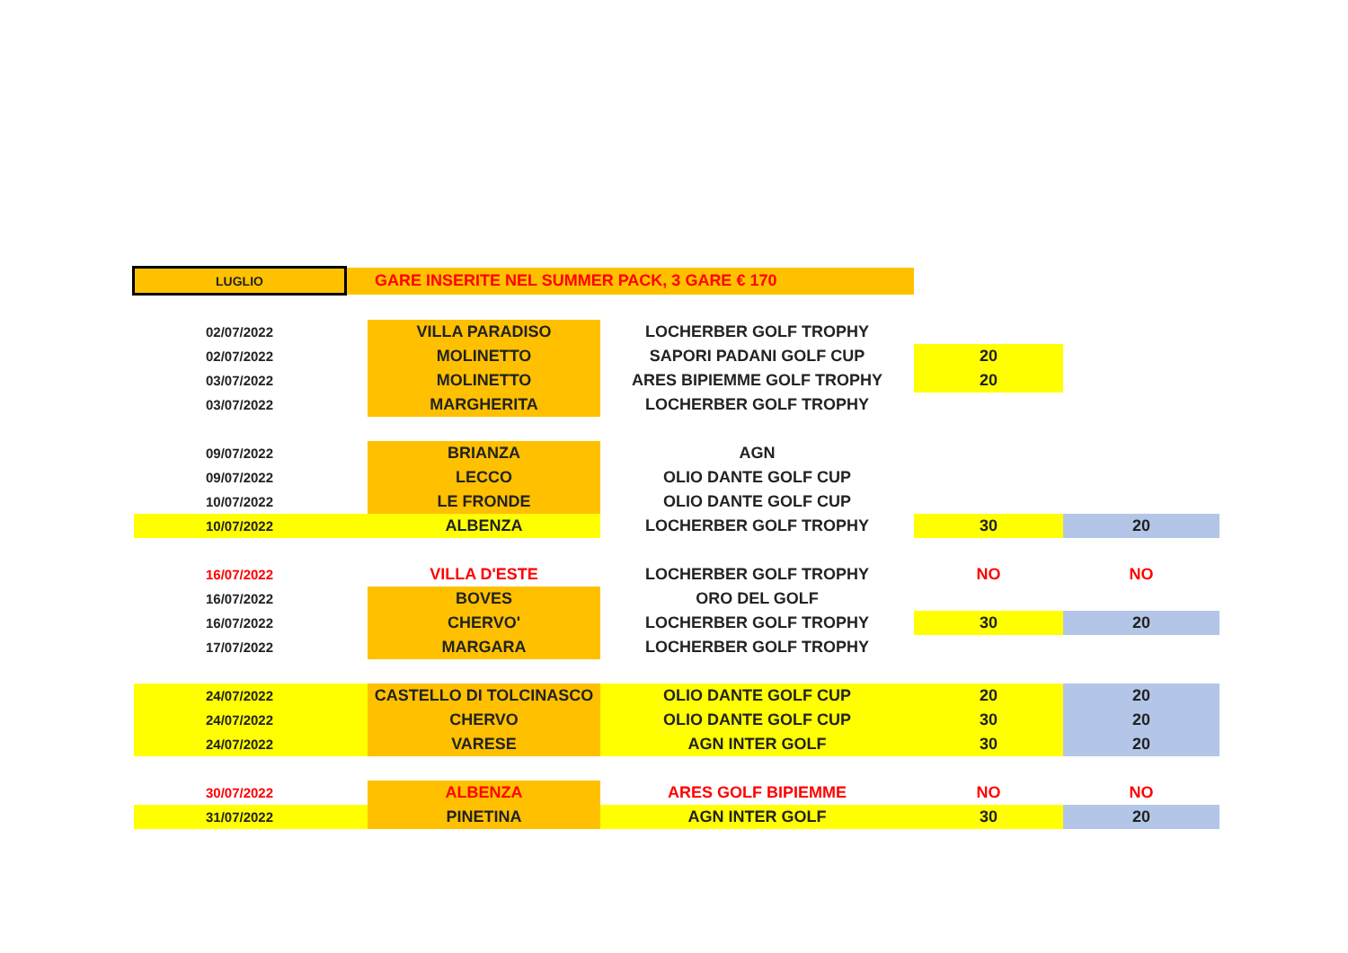| LUGLIO | | GARE INSERITE NEL SUMMER PACK, 3 GARE € 170 | | | |
| 02/07/2022 | | VILLA PARADISO | LOCHERBER GOLF TROPHY | | |
| 02/07/2022 | | MOLINETTO | SAPORI PADANI GOLF CUP | 20 | |
| 03/07/2022 | | MOLINETTO | ARES BIPIEMME GOLF TROPHY | 20 | |
| 03/07/2022 | | MARGHERITA | LOCHERBER GOLF TROPHY | | |
| 09/07/2022 | | BRIANZA | AGN | | |
| 09/07/2022 | | LECCO | OLIO DANTE GOLF CUP | | |
| 10/07/2022 | | LE FRONDE | OLIO DANTE GOLF CUP | | |
| 10/07/2022 | | ALBENZA | LOCHERBER GOLF TROPHY | 30 | 20 |
| 16/07/2022 | | VILLA D'ESTE | LOCHERBER GOLF TROPHY | NO | NO |
| 16/07/2022 | | BOVES | ORO DEL GOLF | | |
| 16/07/2022 | | CHERVO' | LOCHERBER GOLF TROPHY | 30 | 20 |
| 17/07/2022 | | MARGARA | LOCHERBER GOLF TROPHY | | |
| 24/07/2022 | | CASTELLO DI TOLCINASCO | OLIO DANTE GOLF CUP | 20 | 20 |
| 24/07/2022 | | CHERVO | OLIO DANTE GOLF CUP | 30 | 20 |
| 24/07/2022 | | VARESE | AGN INTER GOLF | 30 | 20 |
| 30/07/2022 | | ALBENZA | ARES GOLF BIPIEMME | NO | NO |
| 31/07/2022 | | PINETINA | AGN INTER GOLF | 30 | 20 |